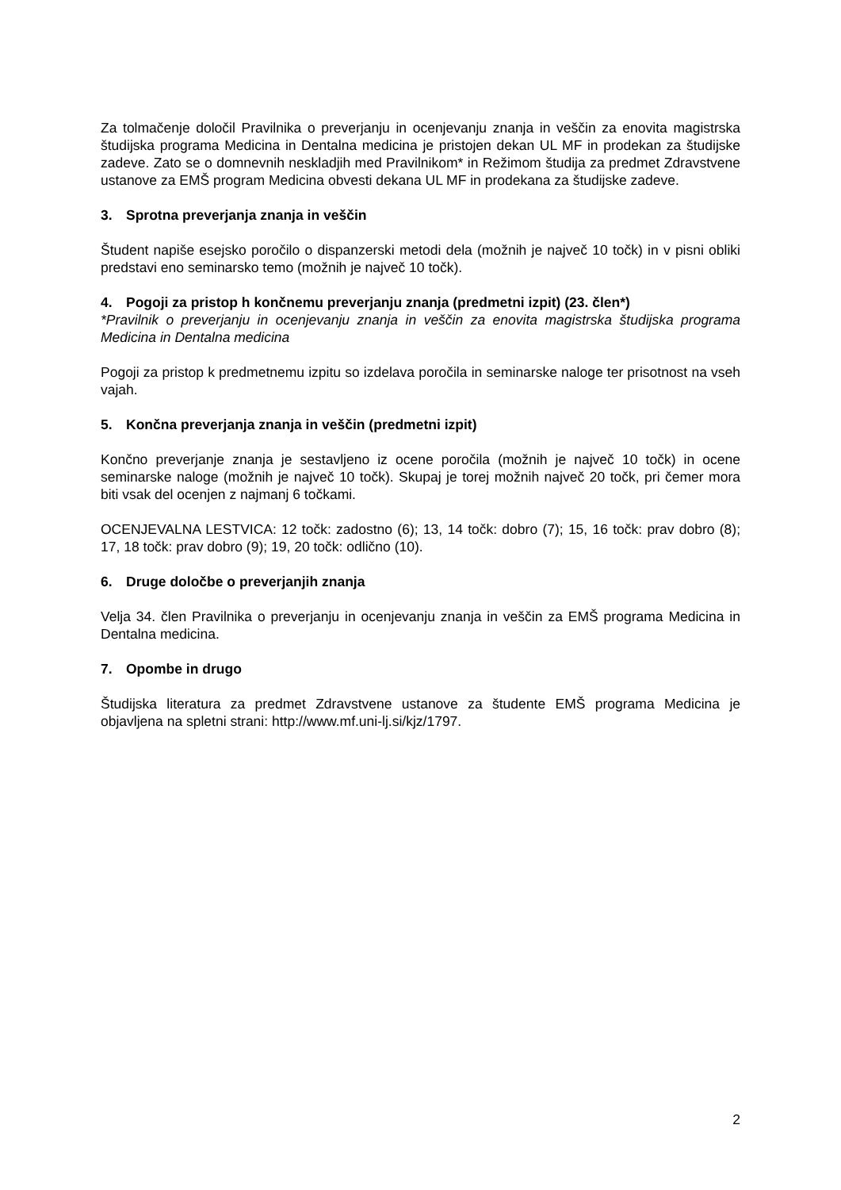Za tolmačenje določil Pravilnika o preverjanju in ocenjevanju znanja in veščin za enovita magistrska študijska programa Medicina in Dentalna medicina je pristojen dekan UL MF in prodekan za študijske zadeve. Zato se o domnevnih neskladjih med Pravilnikom* in Režimom študija za predmet Zdravstvene ustanove za EMŠ program Medicina obvesti dekana UL MF in prodekana za študijske zadeve.
3. Sprotna preverjanja znanja in veščin
Študent napiše esejsko poročilo o dispanzerski metodi dela (možnih je največ 10 točk) in v pisni obliki predstavi eno seminarsko temo (možnih je največ 10 točk).
4. Pogoji za pristop h končnemu preverjanju znanja (predmetni izpit) (23. člen*)
*Pravilnik o preverjanju in ocenjevanju znanja in veščin za enovita magistrska študijska programa Medicina in Dentalna medicina
Pogoji za pristop k predmetnemu izpitu so izdelava poročila in seminarske naloge ter prisotnost na vseh vajah.
5. Končna preverjanja znanja in veščin (predmetni izpit)
Končno preverjanje znanja je sestavljeno iz ocene poročila (možnih je največ 10 točk) in ocene seminarske naloge (možnih je največ 10 točk). Skupaj je torej možnih največ 20 točk, pri čemer mora biti vsak del ocenjen z najmanj 6 točkami.
OCENJEVALNA LESTVICA: 12 točk: zadostno (6); 13, 14 točk: dobro (7); 15, 16 točk: prav dobro (8); 17, 18 točk: prav dobro (9); 19, 20 točk: odlično (10).
6. Druge določbe o preverjanjih znanja
Velja 34. člen Pravilnika o preverjanju in ocenjevanju znanja in veščin za EMŠ programa Medicina in Dentalna medicina.
7. Opombe in drugo
Študijska literatura za predmet Zdravstvene ustanove za študente EMŠ programa Medicina je objavljena na spletni strani: http://www.mf.uni-lj.si/kjz/1797.
2